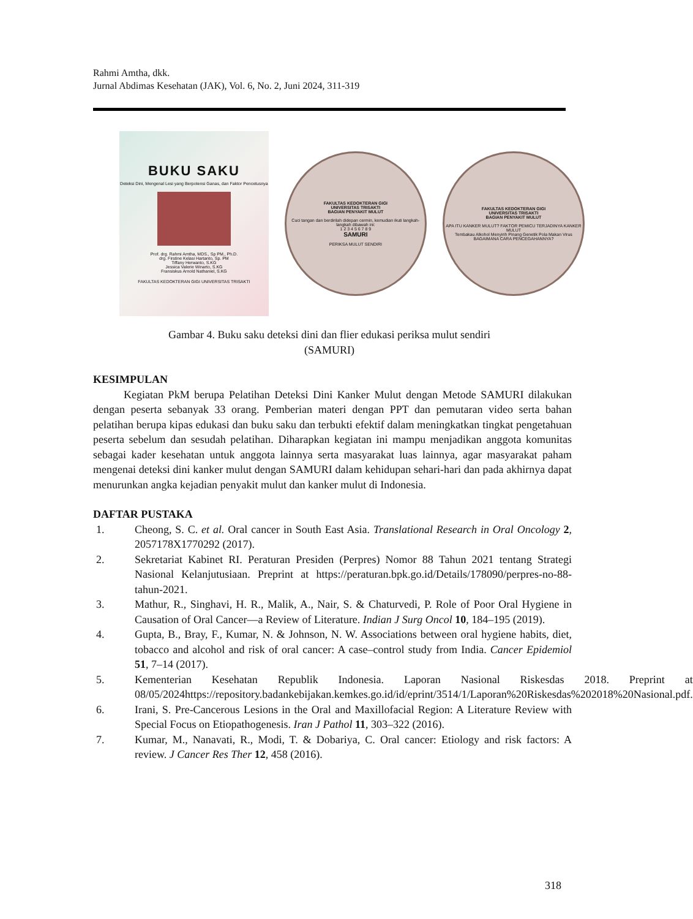Rahmi Amtha, dkk.
Jurnal Abdimas Kesehatan (JAK), Vol. 6, No. 2, Juni 2024, 311-319
BUKU SAKU
Deteksi Dini, Mengenal Lesi yang Berpotensi Ganas, dan Faktor Pencetusnya
Prof. drg. Rahmi Amtha, MDS., Sp PM., Ph.D.
drg. Firstine Kelasi Hartanto, Sp. PM
Tiffany Herwanto, S.KG
Jessica Valerie Winarto, S.KG
Fransiskus Arnold Nathaniel, S.KG
FAKULTAS KEDOKTERAN GIGI UNIVERSITAS TRISAKTI
FAKULTAS KEDOKTERAN GIGI
UNIVERSITAS TRISAKTI
BAGIAN PENYAKIT MULUT
Cuci tangan dan berdirilah didepan cermin, kemudian ikuti langkah-langkah dibawah ini:
1 2 3 4 5 6 7 8 9
SAMURI
PERIKSA MULUT SENDIRI
FAKULTAS KEDOKTERAN GIGI
UNIVERSITAS TRISAKTI
BAGIAN PENYAKIT MULUT
APA ITU KANKER MULUT? FAKTOR PEMICU TERJADINYA KANKER MULUT
Tembakau Alkohol Menyirih Pinang Genetik Pola Makan Virus
BAGAIMANA CARA PENCEGAHANNYA?
Gambar 4. Buku saku deteksi dini dan flier edukasi periksa mulut sendiri
(SAMURI)
KESIMPULAN
Kegiatan PkM berupa Pelatihan Deteksi Dini Kanker Mulut dengan Metode SAMURI dilakukan dengan peserta sebanyak 33 orang. Pemberian materi dengan PPT dan pemutaran video serta bahan pelatihan berupa kipas edukasi dan buku saku dan terbukti efektif dalam meningkatkan tingkat pengetahuan peserta sebelum dan sesudah pelatihan. Diharapkan kegiatan ini mampu menjadikan anggota komunitas sebagai kader kesehatan untuk anggota lainnya serta masyarakat luas lainnya, agar masyarakat paham mengenai deteksi dini kanker mulut dengan SAMURI dalam kehidupan sehari-hari dan pada akhirnya dapat menurunkan angka kejadian penyakit mulut dan kanker mulut di Indonesia.
DAFTAR PUSTAKA
1. Cheong, S. C. et al. Oral cancer in South East Asia. Translational Research in Oral Oncology 2, 2057178X1770292 (2017).
2. Sekretariat Kabinet RI. Peraturan Presiden (Perpres) Nomor 88 Tahun 2021 tentang Strategi Nasional Kelanjutusiaan. Preprint at https://peraturan.bpk.go.id/Details/178090/perpres-no-88-tahun-2021.
3. Mathur, R., Singhavi, H. R., Malik, A., Nair, S. & Chaturvedi, P. Role of Poor Oral Hygiene in Causation of Oral Cancer—a Review of Literature. Indian J Surg Oncol 10, 184–195 (2019).
4. Gupta, B., Bray, F., Kumar, N. & Johnson, N. W. Associations between oral hygiene habits, diet, tobacco and alcohol and risk of oral cancer: A case–control study from India. Cancer Epidemiol 51, 7–14 (2017).
5. Kementerian Kesehatan Republik Indonesia. Laporan Nasional Riskesdas 2018. Preprint at 08/05/2024https://repository.badankebijakan.kemkes.go.id/id/eprint/3514/1/Laporan%20Riskesdas%202018%20Nasional.pdf.
6. Irani, S. Pre-Cancerous Lesions in the Oral and Maxillofacial Region: A Literature Review with Special Focus on Etiopathogenesis. Iran J Pathol 11, 303–322 (2016).
7. Kumar, M., Nanavati, R., Modi, T. & Dobariya, C. Oral cancer: Etiology and risk factors: A review. J Cancer Res Ther 12, 458 (2016).
318